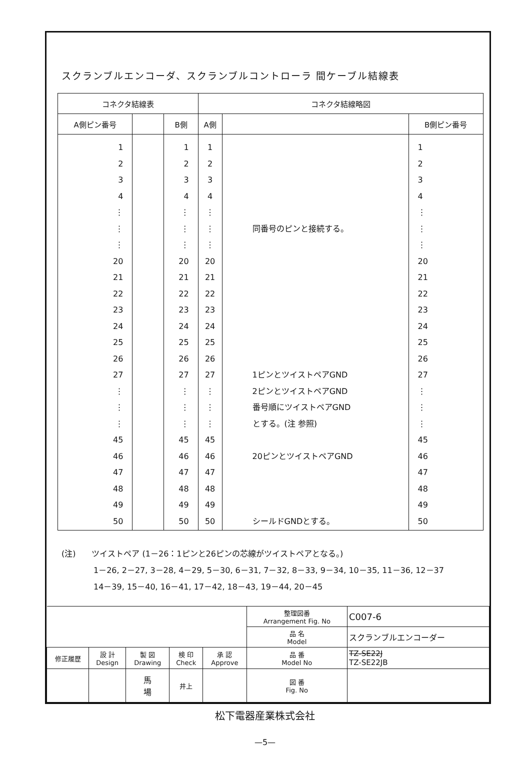スクランブルエンコーダ、スクランブルコントローラ 間ケーブル結線表
| コネクタ結線表 | | | コネクタ結線略図 | | |
| --- | --- | --- | --- | --- | --- |
| A側ピン番号 | | B側 | A側 | | B側ピン番号 |
| 1 2 3 4 ⋮ ⋮ ⋮ 20 21 22 23 24 25 26 27 ⋮ ⋮ ⋮ 45 46 47 48 49 50 | | 1 2 3 4 ⋮ ⋮ ⋮ 20 21 22 23 24 25 26 27 ⋮ ⋮ ⋮ 45 46 47 48 49 50 | 1 2 3 4 ⋮ ⋮ ⋮ 20 21 22 23 24 25 26 27 ⋮ ⋮ ⋮ 45 46 47 48 49 50 | 同番号のピンと接続する。 1ピンとツイストペアGND 2ピンとツイストペアGND 番号順にツイストペアGND とする。(注 参照) 20ピンとツイストペアGND シールドGNDとする。 | 1 2 3 4 ⋮ ⋮ ⋮ 20 21 22 23 24 25 26 27 ⋮ ⋮ ⋮ 45 46 47 48 49 50 |
(注)　　ツイストペア (1－26：1ピンと26ピンの芯線がツイストペアとなる。)
　　　　1－26, 2－27, 3－28, 4－29, 5－30, 6－31, 7－32, 8－33, 9－34, 10－35, 11－36, 12－37
　　　　14－39, 15－40, 16－41, 17－42, 18－43, 19－44, 20－45
| | | | | | 整理図番 Arrangement Fig. No | C007-6 |
| | | | | | 品 名 Model | スクランブルエンコーダー |
| 修正履歴 | 設 計 Design | 製 図 Drawing | 検 印 Check | 承 認 Approve | 品 番 Model No | TZ-SE22J TZ-SE22JB |
| | | 馬 場 | 井上 | | 図 番 Fig. No | |
松下電器産業株式会社
—5—